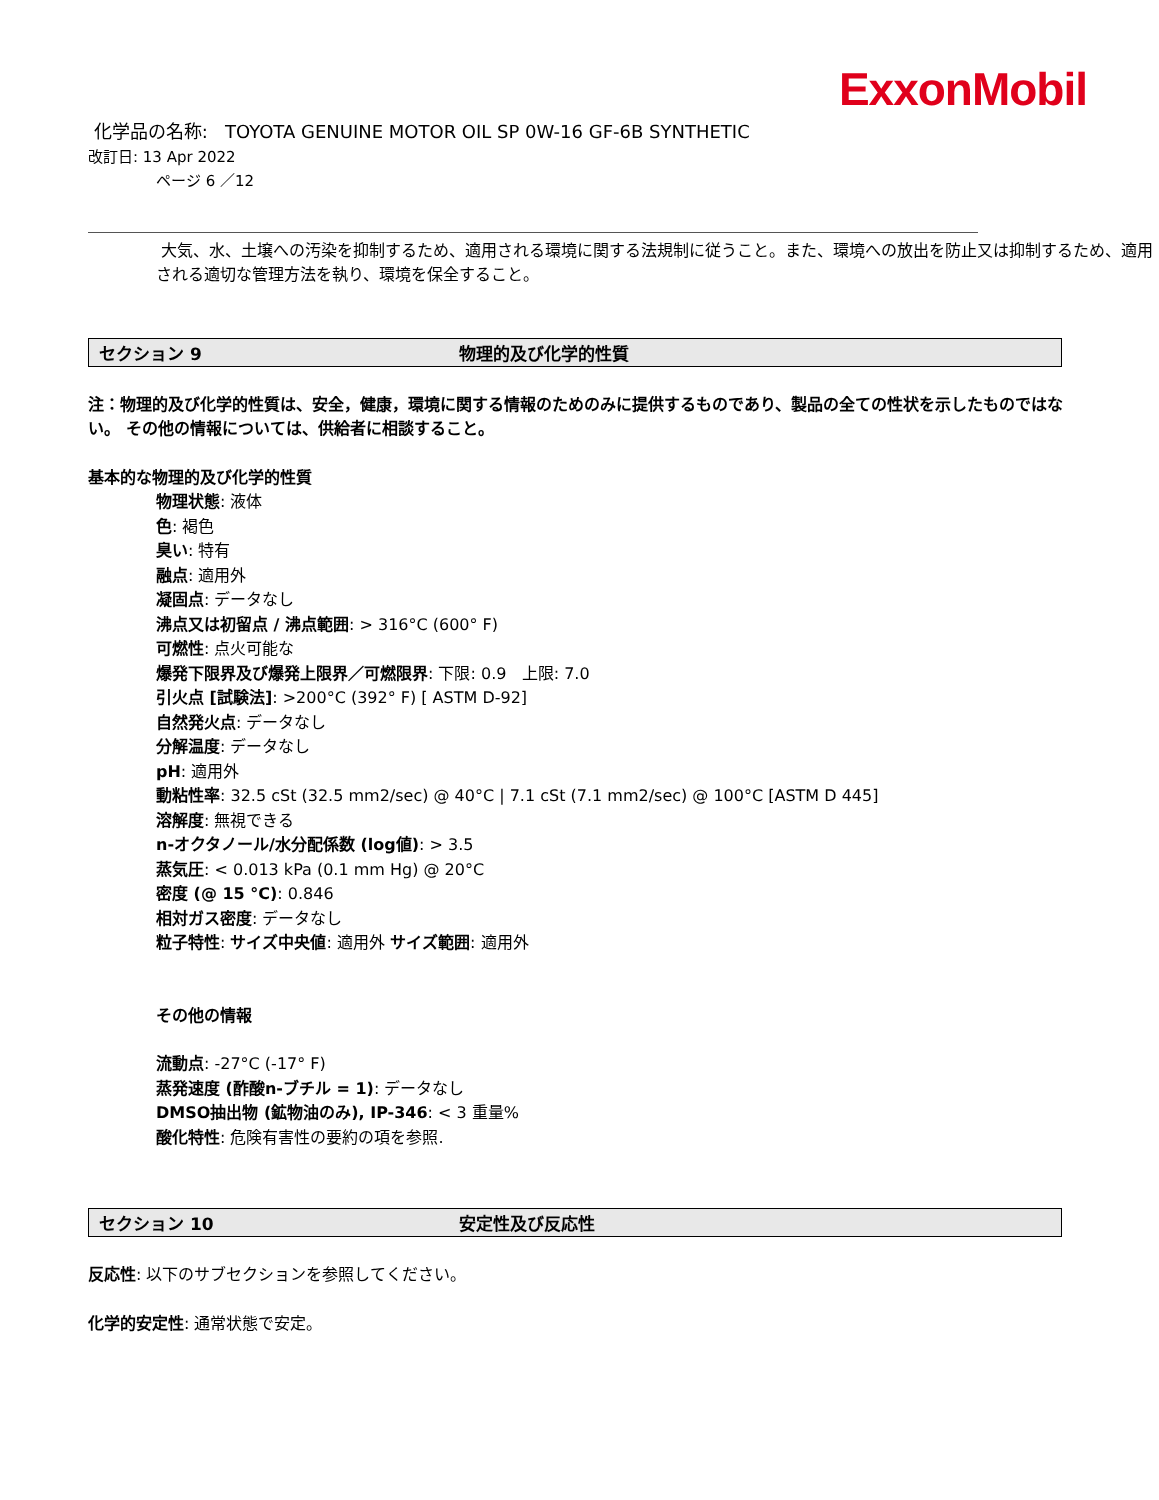ExxonMobil
化学品の名称: TOYOTA GENUINE MOTOR OIL SP 0W-16 GF-6B SYNTHETIC
改訂日: 13 Apr 2022
ページ 6 ／12
大気、水、土壌への汚染を抑制するため、適用される環境に関する法規制に従うこと。また、環境への放出を防止又は抑制するため、適用される適切な管理方法を執り、環境を保全すること。
セクション 9 物理的及び化学的性質
注：物理的及び化学的性質は、安全，健康，環境に関する情報のためのみに提供するものであり、製品の全ての性状を示したものではない。 その他の情報については、供給者に相談すること。
基本的な物理的及び化学的性質
物理状態: 液体
色: 褐色
臭い: 特有
融点: 適用外
凝固点: データなし
沸点又は初留点 / 沸点範囲: > 316°C (600° F)
可燃性: 点火可能な
爆発下限界及び爆発上限界／可燃限界: 下限: 0.9 上限: 7.0
引火点 [試験法]: >200°C (392° F) [ ASTM D-92]
自然発火点: データなし
分解温度: データなし
pH: 適用外
動粘性率: 32.5 cSt (32.5 mm2/sec) @ 40°C | 7.1 cSt (7.1 mm2/sec) @ 100°C [ASTM D 445]
溶解度: 無視できる
n-オクタノール/水分配係数 (log値): > 3.5
蒸気圧: < 0.013 kPa (0.1 mm Hg) @ 20°C
密度 (@ 15 °C): 0.846
相対ガス密度: データなし
粒子特性: サイズ中央値: 適用外 サイズ範囲: 適用外
その他の情報
流動点: -27°C (-17° F)
蒸発速度 (酢酸n-ブチル = 1): データなし
DMSO抽出物 (鉱物油のみ), IP-346: < 3 重量%
酸化特性: 危険有害性の要約の項を参照.
セクション 10 安定性及び反応性
反応性: 以下のサブセクションを参照してください。
化学的安定性: 通常状態で安定。